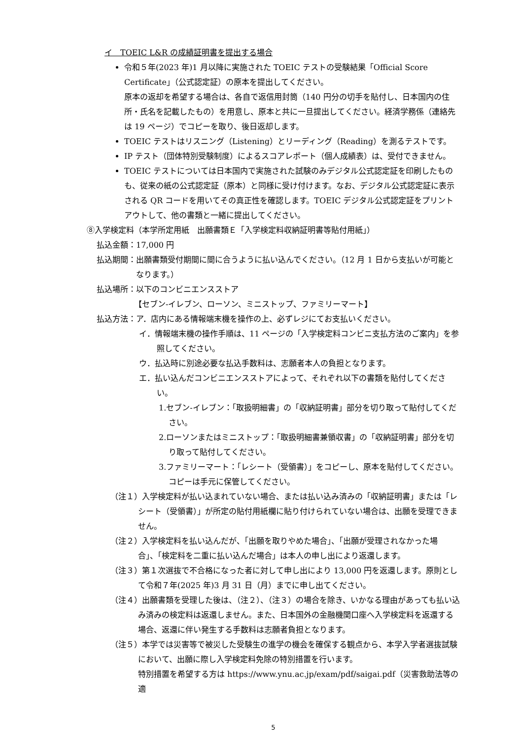イ　TOEIC L&R の成績証明書を提出する場合
令和５年(2023 年)1 月以降に実施された TOEIC テストの受験結果「Official Score Certificate」（公式認定証）の原本を提出してください。
原本の返却を希望する場合は、各自で返信用封筒（140 円分の切手を貼付し、日本国内の住所・氏名を記載したもの）を用意し、原本と共に一旦提出してください。経済学務係（連絡先は 19 ページ）でコピーを取り、後日返却します。
TOEIC テストはリスニング（Listening）とリーディング（Reading）を測るテストです。
IP テスト（団体特別受験制度）によるスコアレポート（個人成績表）は、受付できません。
TOEIC テストについては日本国内で実施された試験のみデジタル公式認定証を印刷したものも、従来の紙の公式認定証（原本）と同様に受け付けます。なお、デジタル公式認定証に表示される QR コードを用いてその真正性を確認します。TOEIC デジタル公式認定証をプリントアウトして、他の書類と一緒に提出してください。
⑧入学検定料（本学所定用紙　出願書類Ｅ「入学検定料収納証明書等貼付用紙」）
払込金額： 17,000 円
払込期間： 出願書類受付期間に間に合うように払い込んでください。（12 月 1 日から支払いが可能となります。）
払込場所： 以下のコンビニエンスストア
【セブン-イレブン、ローソン、ミニストップ、ファミリーマート】
払込方法： ア．店内にある情報端末機を操作の上、必ずレジにてお支払いください。
イ．情報端末機の操作手順は、11 ページの「入学検定料コンビニ支払方法のご案内」を参照してください。
ウ．払込時に別途必要な払込手数料は、志願者本人の負担となります。
エ．払い込んだコンビニエンスストアによって、それぞれ以下の書類を貼付してください。
1.セブン-イレブン：「取扱明細書」の「収納証明書」部分を切り取って貼付してください。
2.ローソンまたはミニストップ：「取扱明細書兼領収書」の「収納証明書」部分を切り取って貼付してください。
3.ファミリーマート：「レシート（受領書）」をコピーし、原本を貼付してください。コピーは手元に保管してください。
（注１）入学検定料が払い込まれていない場合、または払い込み済みの「収納証明書」または「レシート（受領書）」が所定の貼付用紙欄に貼り付けられていない場合は、出願を受理できません。
（注２）入学検定料を払い込んだが、「出願を取りやめた場合」、「出願が受理されなかった場合」、「検定料を二重に払い込んだ場合」は本人の申し出により返還します。
（注３）第１次選抜で不合格になった者に対して申し出により 13,000 円を返還します。原則として令和７年(2025 年)3 月 31 日（月）までに申し出てください。
（注４）出願書類を受理した後は、（注２）、（注３）の場合を除き、いかなる理由があっても払い込み済みの検定料は返還しません。また、日本国外の金融機関口座へ入学検定料を返還する場合、返還に伴い発生する手数料は志願者負担となります。
（注５）本学では災害等で被災した受験生の進学の機会を確保する観点から、本学入学者選抜試験において、出願に際し入学検定料免除の特別措置を行います。
特別措置を希望する方は https://www.ynu.ac.jp/exam/pdf/saigai.pdf（災害救助法等の適
5